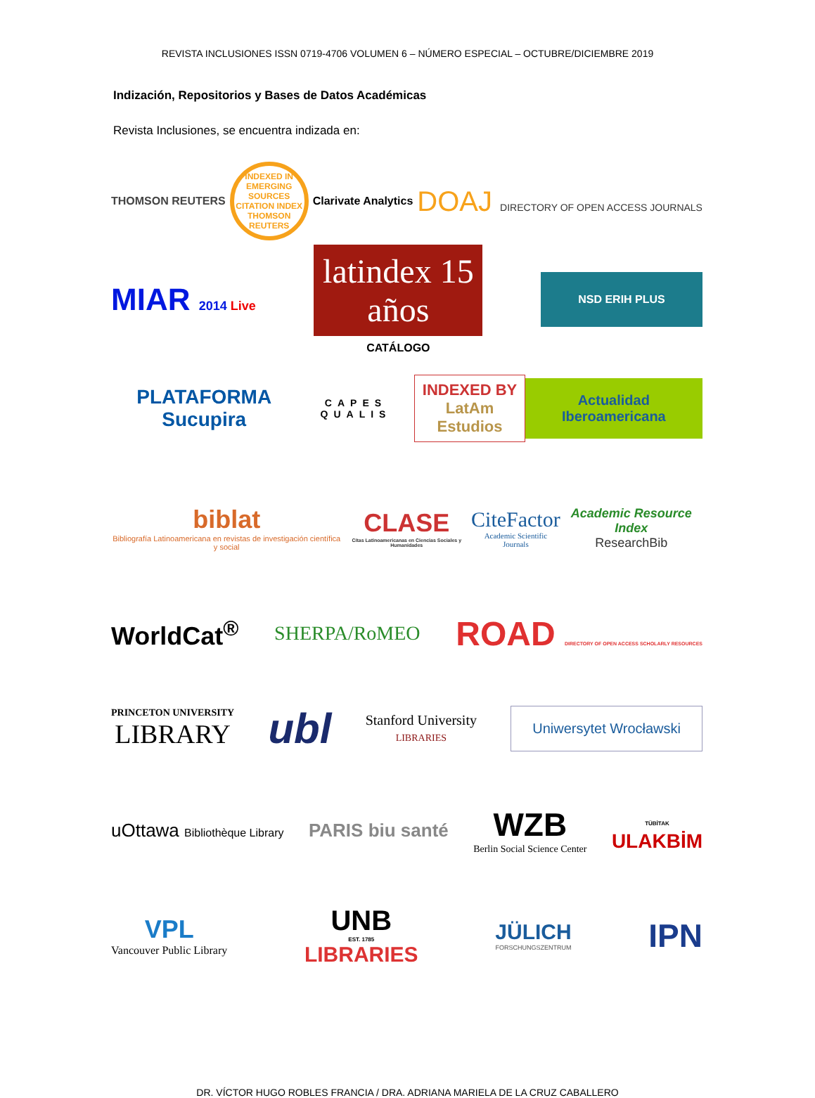REVISTA INCLUSIONES ISSN 0719-4706 VOLUMEN 6 – NÚMERO ESPECIAL – OCTUBRE/DICIEMBRE 2019
Indización, Repositorios y Bases de Datos Académicas
Revista Inclusiones, se encuentra indizada en:
THOMSON REUTERS
INDEXED IN EMERGING SOURCES CITATION INDEX THOMSON REUTERS
Clarivate Analytics
DOAJ DIRECTORY OF OPEN ACCESS JOURNALS
MIAR 2014 Live
latindex 15 años
CATÁLOGO
NSD ERIH PLUS
PLATAFORMA Sucupira
CAPES QUALIS
INDEXED BY
LatAm Estudios
Actualidad Iberoamericana
biblat
Bibliografía Latinoamericana en revistas de investigación científica y social
CLASE
Citas Latinoamericanas en Ciencias Sociales y Humanidades
CiteFactor
Academic Scientific Journals
Academic Resource Index
ResearchBib
WorldCat<sup>®</sup>
SHERPA/RoMEO
ROAD DIRECTORY OF OPEN ACCESS SCHOLARLY RESOURCES
PRINCETON UNIVERSITY
LIBRARY
ubl
Stanford University
LIBRARIES
Uniwersytet Wrocławski
uOttawa Bibliothèque Library
PARIS biu santé
WZB
Berlin Social Science Center
TÜBİTAK
ULAKBİM
VPL
Vancouver Public Library
UNB
EST. 1785
LIBRARIES
JÜLICH
FORSCHUNGSZENTRUM
IPN
DR. VÍCTOR HUGO ROBLES FRANCIA / DRA. ADRIANA MARIELA DE LA CRUZ CABALLERO